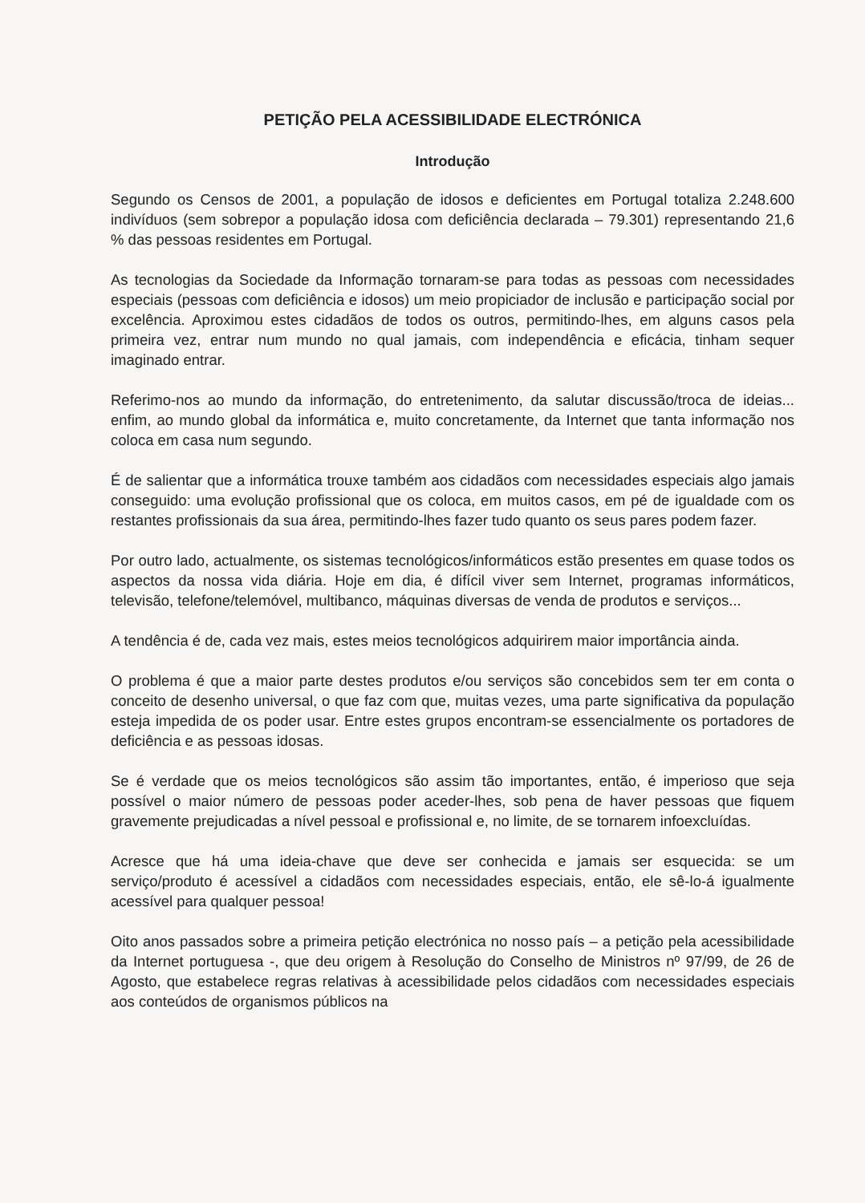PETIÇÃO PELA ACESSIBILIDADE ELECTRÓNICA
Introdução
Segundo os Censos de 2001, a população de idosos e deficientes em Portugal totaliza 2.248.600 indivíduos (sem sobrepor a população idosa com deficiência declarada – 79.301) representando 21,6 % das pessoas residentes em Portugal.
As tecnologias da Sociedade da Informação tornaram-se para todas as pessoas com necessidades especiais (pessoas com deficiência e idosos) um meio propiciador de inclusão e participação social por excelência. Aproximou estes cidadãos de todos os outros, permitindo-lhes, em alguns casos pela primeira vez, entrar num mundo no qual jamais, com independência e eficácia, tinham sequer imaginado entrar.
Referimo-nos ao mundo da informação, do entretenimento, da salutar discussão/troca de ideias... enfim, ao mundo global da informática e, muito concretamente, da Internet que tanta informação nos coloca em casa num segundo.
É de salientar que a informática trouxe também aos cidadãos com necessidades especiais algo jamais conseguido: uma evolução profissional que os coloca, em muitos casos, em pé de igualdade com os restantes profissionais da sua área, permitindo-lhes fazer tudo quanto os seus pares podem fazer.
Por outro lado, actualmente, os sistemas tecnológicos/informáticos estão presentes em quase todos os aspectos da nossa vida diária. Hoje em dia, é difícil viver sem Internet, programas informáticos, televisão, telefone/telemóvel, multibanco, máquinas diversas de venda de produtos e serviços...
A tendência é de, cada vez mais, estes meios tecnológicos adquirirem maior importância ainda.
O problema é que a maior parte destes produtos e/ou serviços são concebidos sem ter em conta o conceito de desenho universal, o que faz com que, muitas vezes, uma parte significativa da população esteja impedida de os poder usar. Entre estes grupos encontram-se essencialmente os portadores de deficiência e as pessoas idosas.
Se é verdade que os meios tecnológicos são assim tão importantes, então, é imperioso que seja possível o maior número de pessoas poder aceder-lhes, sob pena de haver pessoas que fiquem gravemente prejudicadas a nível pessoal e profissional e, no limite, de se tornarem infoexcluídas.
Acresce que há uma ideia-chave que deve ser conhecida e jamais ser esquecida: se um serviço/produto é acessível a cidadãos com necessidades especiais, então, ele sê-lo-á igualmente acessível para qualquer pessoa!
Oito anos passados sobre a primeira petição electrónica no nosso país – a petição pela acessibilidade da Internet portuguesa -, que deu origem à Resolução do Conselho de Ministros nº 97/99, de 26 de Agosto, que estabelece regras relativas à acessibilidade pelos cidadãos com necessidades especiais aos conteúdos de organismos públicos na